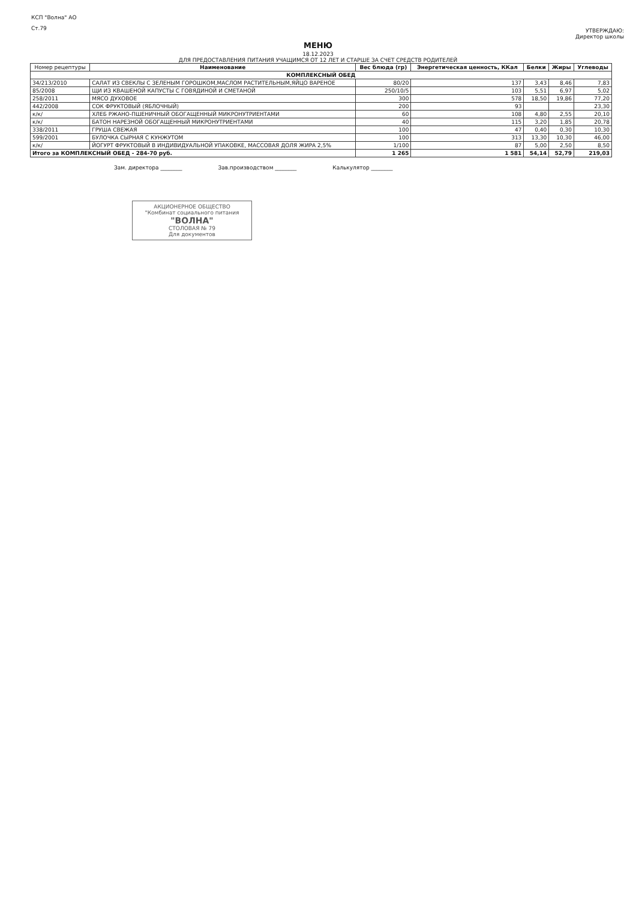КСП "Волна" АО
Ст.79
УТВЕРЖДАЮ:
Директор школы
МЕНЮ
18.12.2023
ДЛЯ ПРЕДОСТАВЛЕНИЯ ПИТАНИЯ УЧАЩИМСЯ ОТ 12 ЛЕТ И СТАРШЕ ЗА СЧЕТ СРЕДСТВ РОДИТЕЛЕЙ
| Номер рецептуры | Наименование | Вес блюда (гр) | Энергетическая ценность, ККал | Белки | Жиры | Углеводы |
| --- | --- | --- | --- | --- | --- | --- |
| КОМПЛЕКСНЫЙ ОБЕД | | | | | | |
| 34/213/2010 | САЛАТ ИЗ СВЕКЛЫ С ЗЕЛЕНЫМ ГОРОШКОМ,МАСЛОМ РАСТИТЕЛЬНЫМ,ЯЙЦО ВАРЕНОЕ | 80/20 | 137 | 3,43 | 8,46 | 7,83 |
| 85/2008 | ЩИ ИЗ КВАШЕНОЙ КАПУСТЫ С ГОВЯДИНОЙ И СМЕТАНОЙ | 250/10/5 | 103 | 5,51 | 6,97 | 5,02 |
| 258/2011 | МЯСО ДУХОВОЕ | 300 | 578 | 18,50 | 19,86 | 77,20 |
| 442/2008 | СОК ФРУКТОВЫЙ (ЯБЛОЧНЫЙ) | 200 | 93 | | | 23,30 |
| к/к/ | ХЛЕБ РЖАНО-ПШЕНИЧНЫЙ ОБОГАЩЕННЫЙ МИКРОНУТРИЕНТАМИ | 60 | 108 | 4,80 | 2,55 | 20,10 |
| к/к/ | БАТОН НАРЕЗНОЙ ОБОГАЩЕННЫЙ МИКРОНУТРИЕНТАМИ | 40 | 115 | 3,20 | 1,85 | 20,78 |
| 338/2011 | ГРУША СВЕЖАЯ | 100 | 47 | 0,40 | 0,30 | 10,30 |
| 599/2001 | БУЛОЧКА СЫРНАЯ С КУНЖУТОМ | 100 | 313 | 13,30 | 10,30 | 46,00 |
| к/к/ | ЙОГУРТ ФРУКТОВЫЙ В ИНДИВИДУАЛЬНОЙ УПАКОВКЕ, МАССОВАЯ ДОЛЯ ЖИРА 2,5% | 1/100 | 87 | 5,00 | 2,50 | 8,50 |
| Итого за КОМПЛЕКСНЫЙ ОБЕД - 284-70 руб. | | 1 265 | 1 581 | 54,14 | 52,79 | 219,03 |
Зам. директора ________ Зав.производством ________ Калькулятор ________
АКЦИОНЕРНОЕ ОБЩЕСТВО
"Комбинат социального питания
"ВОЛНА"
СТОЛОВАЯ № 79
Для документов